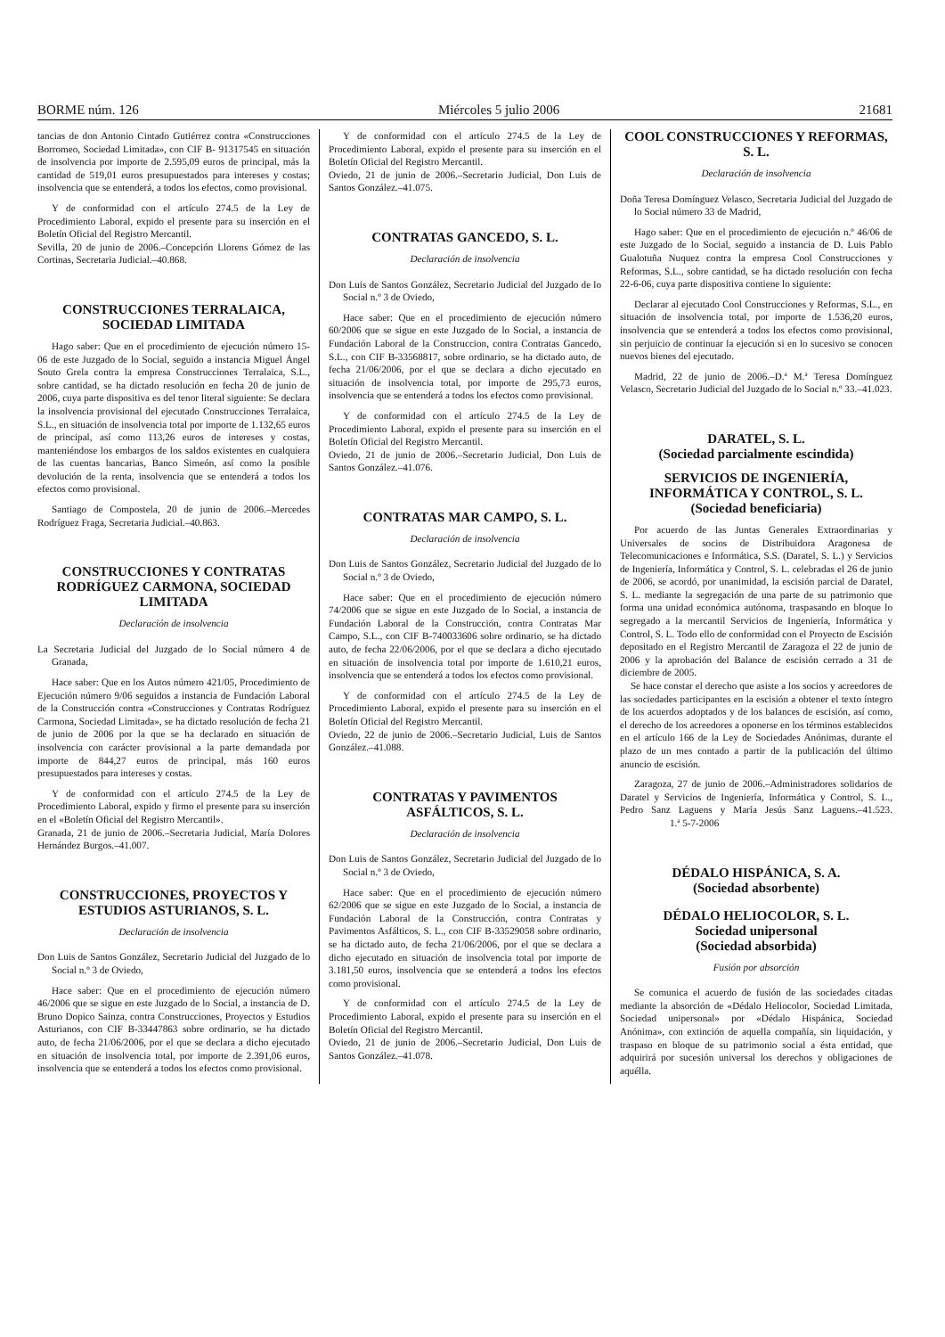BORME núm. 126 Miércoles 5 julio 2006 21681
tancias de don Antonio Cintado Gutiérrez contra «Construcciones Borromeo, Sociedad Limitada», con CIF B- 91317545 en situación de insolvencia por importe de 2.595,09 euros de principal, más la cantidad de 519,01 euros presupuestados para intereses y costas; insolvencia que se entenderá, a todos los efectos, como provisional.
Y de conformidad con el artículo 274.5 de la Ley de Procedimiento Laboral, expido el presente para su inserción en el Boletín Oficial del Registro Mercantil.
Sevilla, 20 de junio de 2006.–Concepción Llorens Gómez de las Cortinas, Secretaria Judicial.–40.868.
CONSTRUCCIONES TERRALAICA, SOCIEDAD LIMITADA
Hago saber: Que en el procedimiento de ejecución número 15-06 de este Juzgado de lo Social, seguido a instancia Miguel Ángel Souto Grela contra la empresa Construcciones Terralaica, S.L., sobre cantidad, se ha dictado resolución en fecha 20 de junio de 2006, cuya parte dispositiva es del tenor literal siguiente: Se declara la insolvencia provisional del ejecutado Construcciones Terralaica, S.L., en situación de insolvencia total por importe de 1.132,65 euros de principal, así como 113,26 euros de intereses y costas, manteniéndose los embargos de los saldos existentes en cualquiera de las cuentas bancarias, Banco Simeón, así como la posible devolución de la renta, insolvencia que se entenderá a todos los efectos como provisional.
Santiago de Compostela, 20 de junio de 2006.–Mercedes Rodríguez Fraga, Secretaria Judicial.–40.863.
CONSTRUCCIONES Y CONTRATAS RODRÍGUEZ CARMONA, SOCIEDAD LIMITADA
Declaración de insolvencia
La Secretaria Judicial del Juzgado de lo Social número 4 de Granada,
Hace saber: Que en los Autos número 421/05, Procedimiento de Ejecución número 9/06 seguidos a instancia de Fundación Laboral de la Construcción contra «Construcciones y Contratas Rodríguez Carmona, Sociedad Limitada», se ha dictado resolución de fecha 21 de junio de 2006 por la que se ha declarado en situación de insolvencia con carácter provisional a la parte demandada por importe de 844,27 euros de principal, más 160 euros presupuestados para intereses y costas.
Y de conformidad con el artículo 274.5 de la Ley de Procedimiento Laboral, expido y firmo el presente para su inserción en el «Boletín Oficial del Registro Mercantil».
Granada, 21 de junio de 2006.–Secretaria Judicial, María Dolores Hernández Burgos.–41.007.
CONSTRUCCIONES, PROYECTOS Y ESTUDIOS ASTURIANOS, S. L.
Declaración de insolvencia
Don Luis de Santos González, Secretario Judicial del Juzgado de lo Social n.º 3 de Oviedo,
Hace saber: Que en el procedimiento de ejecución número 46/2006 que se sigue en este Juzgado de lo Social, a instancia de D. Bruno Dopico Sainza, contra Construcciones, Proyectos y Estudios Asturianos, con CIF B-33447863 sobre ordinario, se ha dictado auto, de fecha 21/06/2006, por el que se declara a dicho ejecutado en situación de insolvencia total, por importe de 2.391,06 euros, insolvencia que se entenderá a todos los efectos como provisional.
Y de conformidad con el artículo 274.5 de la Ley de Procedimiento Laboral, expido el presente para su inserción en el Boletín Oficial del Registro Mercantil.
Oviedo, 21 de junio de 2006.–Secretario Judicial, Don Luis de Santos González.–41.075.
CONTRATAS GANCEDO, S. L.
Declaración de insolvencia
Don Luis de Santos González, Secretario Judicial del Juzgado de lo Social n.º 3 de Oviedo,
Hace saber: Que en el procedimiento de ejecución número 60/2006 que se sigue en este Juzgado de lo Social, a instancia de Fundación Laboral de la Construccion, contra Contratas Gancedo, S.L., con CIF B-33568817, sobre ordinario, se ha dictado auto, de fecha 21/06/2006, por el que se declara a dicho ejecutado en situación de insolvencia total, por importe de 295,73 euros, insolvencia que se entenderá a todos los efectos como provisional.
Y de conformidad con el artículo 274.5 de la Ley de Procedimiento Laboral, expido el presente para su inserción en el Boletín Oficial del Registro Mercantil.
Oviedo, 21 de junio de 2006.–Secretario Judicial, Don Luis de Santos González.–41.076.
CONTRATAS MAR CAMPO, S. L.
Declaración de insolvencia
Don Luis de Santos González, Secretario Judicial del Juzgado de lo Social n.º 3 de Oviedo,
Hace saber: Que en el procedimiento de ejecución número 74/2006 que se sigue en este Juzgado de lo Social, a instancia de Fundación Laboral de la Construcción, contra Contratas Mar Campo, S.L., con CIF B-740033606 sobre ordinario, se ha dictado auto, de fecha 22/06/2006, por el que se declara a dicho ejecutado en situación de insolvencia total por importe de 1.610,21 euros, insolvencia que se entenderá a todos los efectos como provisional.
Y de conformidad con el artículo 274.5 de la Ley de Procedimiento Laboral, expido el presente para su inserción en el Boletín Oficial del Registro Mercantil.
Oviedo, 22 de junio de 2006.–Secretario Judicial, Luis de Santos González.–41.088.
CONTRATAS Y PAVIMENTOS ASFÁLTICOS, S. L.
Declaración de insolvencia
Don Luis de Santos González, Secretario Judicial del Juzgado de lo Social n.º 3 de Oviedo,
Hace saber: Que en el procedimiento de ejecución número 62/2006 que se sigue en este Juzgado de lo Social, a instancia de Fundación Laboral de la Construcción, contra Contratas y Pavimentos Asfálticos, S. L., con CIF B-33529058 sobre ordinario, se ha dictado auto, de fecha 21/06/2006, por el que se declara a dicho ejecutado en situación de insolvencia total por importe de 3.181,50 euros, insolvencia que se entenderá a todos los efectos como provisional.
Y de conformidad con el artículo 274.5 de la Ley de Procedimiento Laboral, expido el presente para su inserción en el Boletín Oficial del Registro Mercantil.
Oviedo, 21 de junio de 2006.–Secretario Judicial, Don Luis de Santos González.–41.078.
COOL CONSTRUCCIONES Y REFORMAS, S. L.
Declaración de insolvencia
Doña Teresa Domínguez Velasco, Secretaria Judicial del Juzgado de lo Social número 33 de Madrid,
Hago saber: Que en el procedimiento de ejecución n.º 46/06 de este Juzgado de lo Social, seguido a instancia de D. Luis Pablo Gualotuña Nuquez contra la empresa Cool Construcciones y Reformas, S.L., sobre cantidad, se ha dictado resolución con fecha 22-6-06, cuya parte dispositiva contiene lo siguiente:
Declarar al ejecutado Cool Construcciones y Reformas, S.L., en situación de insolvencia total, por importe de 1.536,20 euros, insolvencia que se entenderá a todos los efectos como provisional, sin perjuicio de continuar la ejecución si en lo sucesivo se conocen nuevos bienes del ejecutado.
Madrid, 22 de junio de 2006.–D.ª M.ª Teresa Domínguez Velasco, Secretario Judicial del Juzgado de lo Social n.º 33.–41.023.
DARATEL, S. L.
(Sociedad parcialmente escindida)
SERVICIOS DE INGENIERÍA, INFORMÁTICA Y CONTROL, S. L.
(Sociedad beneficiaria)
Por acuerdo de las Juntas Generales Extraordinarias y Universales de socios de Distribuidora Aragonesa de Telecomunicaciones e Informática, S.S. (Daratel, S. L.) y Servicios de Ingeniería, Informática y Control, S. L. celebradas el 26 de junio de 2006, se acordó, por unanimidad, la escisión parcial de Daratel, S. L. mediante la segregación de una parte de su patrimonio que forma una unidad económica autónoma, traspasando en bloque lo segregado a la mercantil Servicios de Ingeniería, Informática y Control, S. L. Todo ello de conformidad con el Proyecto de Escisión depositado en el Registro Mercantil de Zaragoza el 22 de junio de 2006 y la aprobación del Balance de escisión cerrado a 31 de diciembre de 2005.
Se hace constar el derecho que asiste a los socios y acreedores de las sociedades participantes en la escisión a obtener el texto íntegro de los acuerdos adoptados y de los balances de escisión, así como, el derecho de los acreedores a oponerse en los términos establecidos en el artículo 166 de la Ley de Sociedades Anónimas, durante el plazo de un mes contado a partir de la publicación del último anuncio de escisión.
Zaragoza, 27 de junio de 2006.–Administradores solidarios de Daratel y Servicios de Ingeniería, Informática y Control, S. L., Pedro Sanz Laguens y María Jesús Sanz Laguens.–41.523. 1.ª 5-7-2006
DÉDALO HISPÁNICA, S. A.
(Sociedad absorbente)
DÉDALO HELIOCOLOR, S. L.
Sociedad unipersonal
(Sociedad absorbida)
Fusión por absorción
Se comunica el acuerdo de fusión de las sociedades citadas mediante la absorción de «Dédalo Heliocolor, Sociedad Limitada, Sociedad unipersonal» por «Dédalo Hispánica, Sociedad Anónima», con extinción de aquella compañía, sin liquidación, y traspaso en bloque de su patrimonio social a ésta entidad, que adquirirá por sucesión universal los derechos y obligaciones de aquélla.